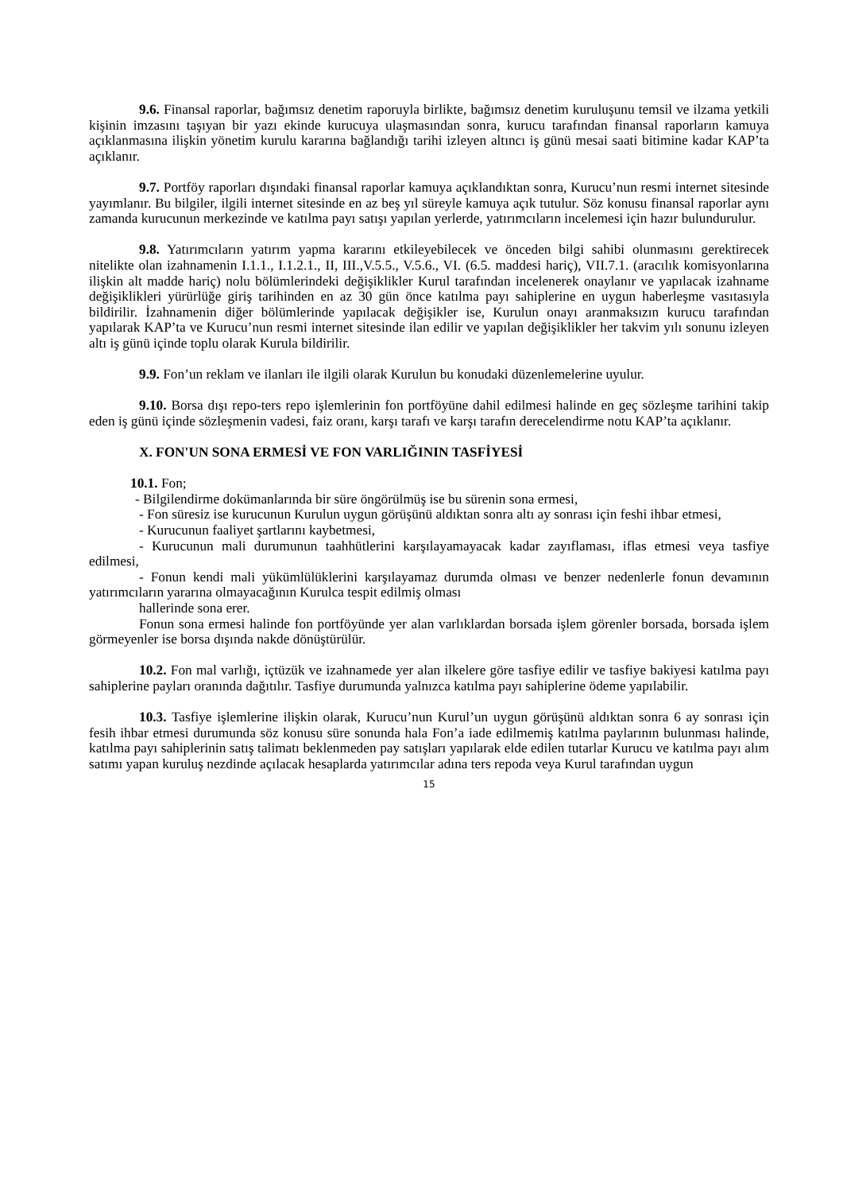9.6. Finansal raporlar, bağımsız denetim raporuyla birlikte, bağımsız denetim kuruluşunu temsil ve ilzama yetkili kişinin imzasını taşıyan bir yazı ekinde kurucuya ulaşmasından sonra, kurucu tarafından finansal raporların kamuya açıklanmasına ilişkin yönetim kurulu kararına bağlandığı tarihi izleyen altıncı iş günü mesai saati bitimine kadar KAP’ta açıklanır.
9.7. Portföy raporları dışındaki finansal raporlar kamuya açıklandıktan sonra, Kurucu’nun resmi internet sitesinde yayımlanır. Bu bilgiler, ilgili internet sitesinde en az beş yıl süreyle kamuya açık tutulur. Söz konusu finansal raporlar aynı zamanda kurucunun merkezinde ve katılma payı satışı yapılan yerlerde, yatırımcıların incelemesi için hazır bulundurulur.
9.8. Yatırımcıların yatırım yapma kararını etkileyebilecek ve önceden bilgi sahibi olunmasını gerektirecek nitelikte olan izahnamenin I.1.1., I.1.2.1., II, III.,V.5.5., V.5.6., VI. (6.5. maddesi hariç), VII.7.1. (aracılık komisyonlarına ilişkin alt madde hariç) nolu bölümlerindeki değişiklikler Kurul tarafından incelenerek onaylanır ve yapılacak izahname değişiklikleri yürürlüğe giriş tarihinden en az 30 gün önce katılma payı sahiplerine en uygun haberleşme vasıtasıyla bildirilir. İzahnamenin diğer bölümlerinde yapılacak değişikler ise, Kurulun onayı aranmaksızın kurucu tarafından yapılarak KAP’ta ve Kurucu’nun resmi internet sitesinde ilan edilir ve yapılan değişiklikler her takvim yılı sonunu izleyen altı iş günü içinde toplu olarak Kurula bildirilir.
9.9. Fon’un reklam ve ilanları ile ilgili olarak Kurulun bu konudaki düzenlemelerine uyulur.
9.10. Borsa dışı repo-ters repo işlemlerinin fon portföyüne dahil edilmesi halinde en geç sözleşme tarihini takip eden iş günü içinde sözleşmenin vadesi, faiz oranı, karşı tarafı ve karşı tarafın derecelendirme notu KAP’ta açıklanır.
X. FON'UN SONA ERMESİ VE FON VARLIĞININ TASFİYESİ
10.1. Fon;
- Bilgilendirme dokümanlarında bir süre öngörülmüş ise bu sürenin sona ermesi,
- Fon süresiz ise kurucunun Kurulun uygun görüşünü aldıktan sonra altı ay sonrası için feshi ihbar etmesi,
- Kurucunun faaliyet şartlarını kaybetmesi,
- Kurucunun mali durumunun taahhütlerini karşılayamayacak kadar zayıflaması, iflas etmesi veya tasfiye edilmesi,
- Fonun kendi mali yükümlülüklerini karşılayamaz durumda olması ve benzer nedenlerle fonun devamının yatırımcıların yararına olmayacağının Kurulca tespit edilmiş olması
hallerinde sona erer.
Fonun sona ermesi halinde fon portföyünde yer alan varlıklardan borsada işlem görenler borsada, borsada işlem görmeyenler ise borsa dışında nakde dönüştürülür.
10.2. Fon mal varlığı, içtüzük ve izahnamede yer alan ilkelere göre tasfiye edilir ve tasfiye bakiyesi katılma payı sahiplerine payları oranında dağıtılır. Tasfiye durumunda yalnızca katılma payı sahiplerine ödeme yapılabilir.
10.3. Tasfiye işlemlerine ilişkin olarak, Kurucu’nun Kurul’un uygun görüşünü aldıktan sonra 6 ay sonrası için fesih ihbar etmesi durumunda söz konusu süre sonunda hala Fon’a iade edilmemiş katılma paylarının bulunması halinde, katılma payı sahiplerinin satış talimatı beklenmeden pay satışları yapılarak elde edilen tutarlar Kurucu ve katılma payı alım satımı yapan kuruluş nezdinde açılacak hesaplarda yatırımcılar adına ters repoda veya Kurul tarafından uygun
15